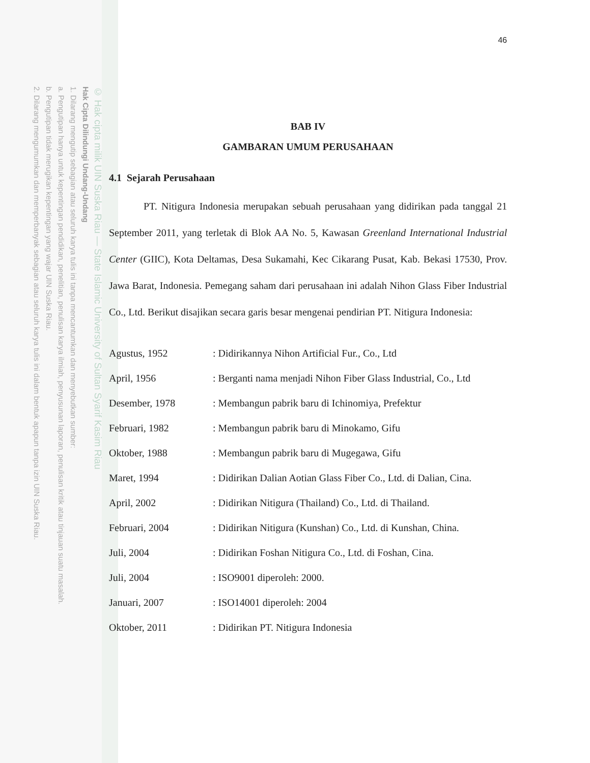© Hak cipta milik UIN Suska Riau — State Islamic University of Sultan Syarif Kasim Riau
Hak Cipta Dilindungi Undang-Undang
1. Dilarang mengutip sebagian atau seluruh karya tulis ini tanpa mencantumkan dan menyebutkan sumber:
a. Pengutipan hanya untuk kepentingan pendidikan, penelitian, penulisan karya ilmiah, penyusunan laporan, penulisan kritik atau tinjauan suatu masalah.
b. Pengutipan tidak merugikan kepentingan yang wajar UIN Suska Riau.
2. Dilarang mengumumkan dan memperbanyak sebagian atau seluruh karya tulis ini dalam bentuk apapun tanpa izin UIN Suska Riau.
46
BAB IV
GAMBARAN UMUM PERUSAHAAN
4.1 Sejarah Perusahaan
PT. Nitigura Indonesia merupakan sebuah perusahaan yang didirikan pada tanggal 21 September 2011, yang terletak di Blok AA No. 5, Kawasan Greenland International Industrial Center (GIIC), Kota Deltamas, Desa Sukamahi, Kec Cikarang Pusat, Kab. Bekasi 17530, Prov. Jawa Barat, Indonesia. Pemegang saham dari perusahaan ini adalah Nihon Glass Fiber Industrial Co., Ltd. Berikut disajikan secara garis besar mengenai pendirian PT. Nitigura Indonesia:
| Agustus, 1952 | : Didirikannya Nihon Artificial Fur., Co., Ltd |
| April, 1956 | : Berganti nama menjadi Nihon Fiber Glass Industrial, Co., Ltd |
| Desember, 1978 | : Membangun pabrik baru di Ichinomiya, Prefektur |
| Februari, 1982 | : Membangun pabrik baru di Minokamo, Gifu |
| Oktober, 1988 | : Membangun pabrik baru di Mugegawa, Gifu |
| Maret, 1994 | : Didirikan Dalian Aotian Glass Fiber Co., Ltd. di Dalian, Cina. |
| April, 2002 | : Didirikan Nitigura (Thailand) Co., Ltd. di Thailand. |
| Februari, 2004 | : Didirikan Nitigura (Kunshan) Co., Ltd. di Kunshan, China. |
| Juli, 2004 | : Didirikan Foshan Nitigura Co., Ltd. di Foshan, Cina. |
| Juli, 2004 | : ISO9001 diperoleh: 2000. |
| Januari, 2007 | : ISO14001 diperoleh: 2004 |
| Oktober, 2011 | : Didirikan PT. Nitigura Indonesia |